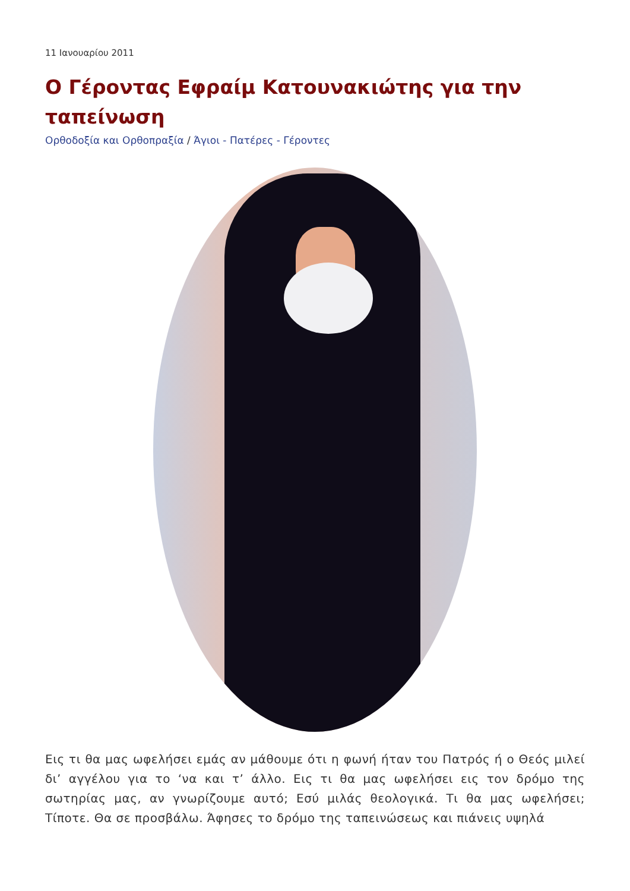11 Ιανουαρίου 2011
Ο Γέροντας Εφραίμ Κατουνακιώτης για την ταπείνωση
Ορθοδοξία και Ορθοπραξία / Άγιοι - Πατέρες - Γέροντες
Εις τι θα μας ωφελήσει εμάς αν μάθουμε ότι η φωνή ήταν του Πατρός ή ο Θεός μιλεί δι’ αγγέλου για το ‘να και τ’ άλλο. Εις τι θα μας ωφελήσει εις τον δρόμο της σωτηρίας μας, αν γνωρίζουμε αυτό; Εσύ μιλάς θεολογικά. Τι θα μας ωφελήσει; Τίποτε. Θα σε προσβάλω. Άφησες το δρόμο της ταπεινώσεως και πιάνεις υψηλά